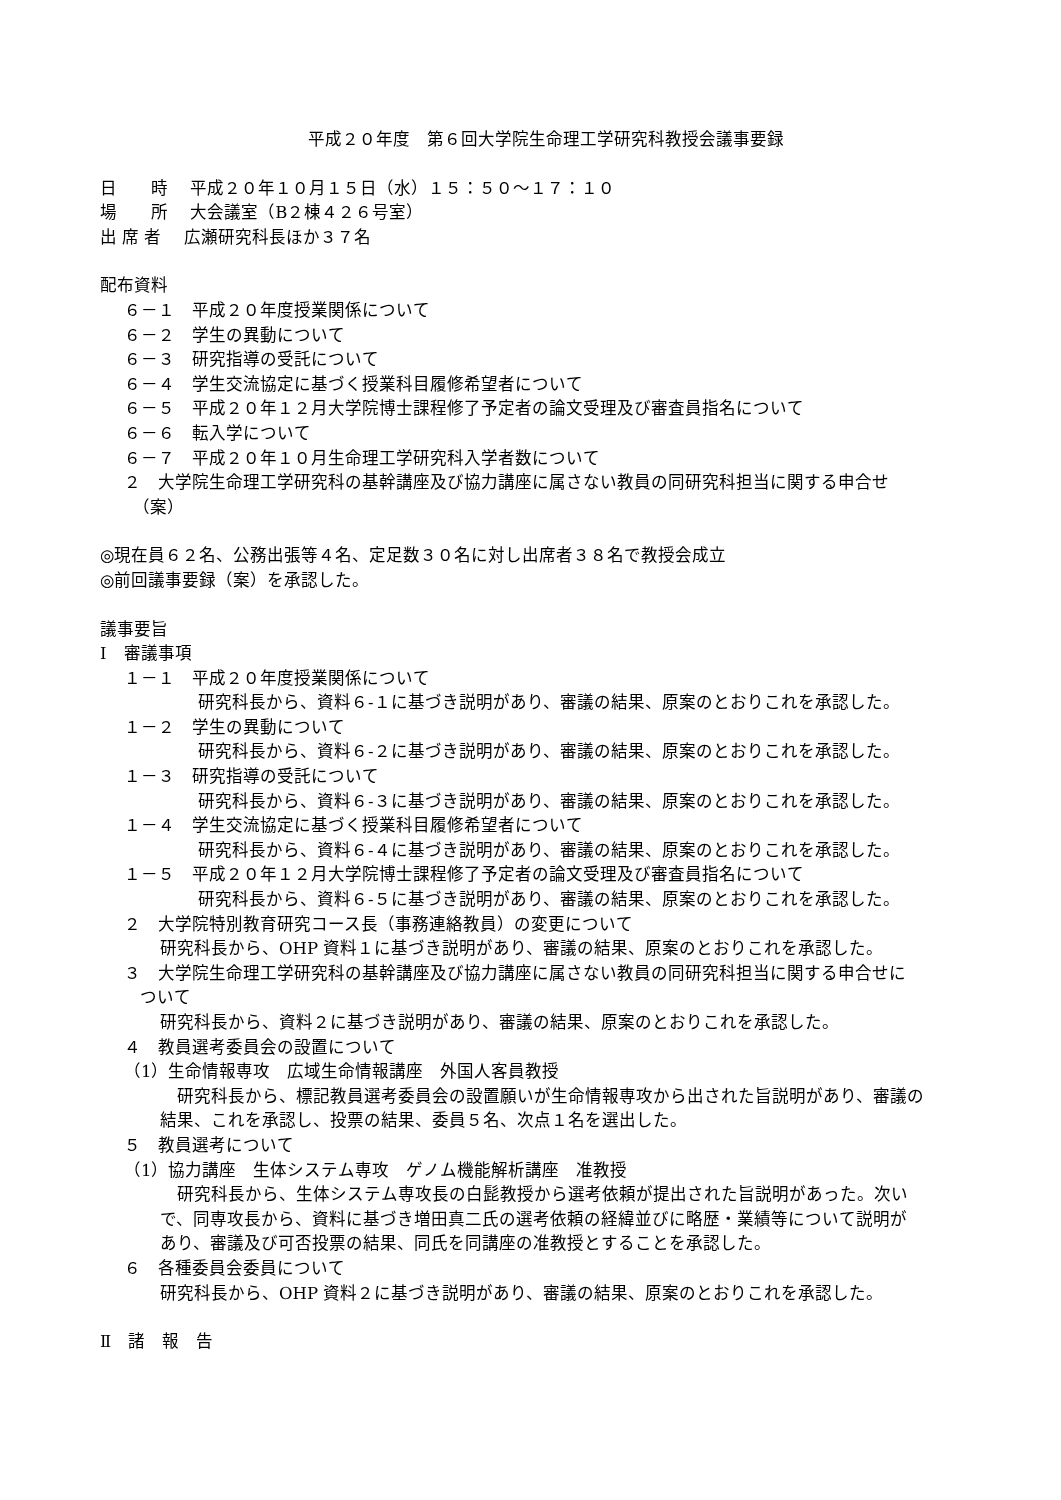平成２０年度　第６回大学院生命理工学研究科教授会議事要録
日　　時　 平成２０年１０月１５日（水）１５：５０～１７：１０
場　　所　 大会議室（B２棟４２６号室）
出 席 者　 広瀬研究科長ほか３７名
配布資料
６－１　平成２０年度授業関係について
６－２　学生の異動について
６－３　研究指導の受託について
６－４　学生交流協定に基づく授業科目履修希望者について
６－５　平成２０年１２月大学院博士課程修了予定者の論文受理及び審査員指名について
６－６　転入学について
６－７　平成２０年１０月生命理工学研究科入学者数について
２　大学院生命理工学研究科の基幹講座及び協力講座に属さない教員の同研究科担当に関する申合せ
　（案）
◎現在員６２名、公務出張等４名、定足数３０名に対し出席者３８名で教授会成立
◎前回議事要録（案）を承認した。
議事要旨
Ⅰ　審議事項
１－１　平成２０年度授業関係について
研究科長から、資料６-１に基づき説明があり、審議の結果、原案のとおりこれを承認した。
１－２　学生の異動について
研究科長から、資料６-２に基づき説明があり、審議の結果、原案のとおりこれを承認した。
１－３　研究指導の受託について
研究科長から、資料６-３に基づき説明があり、審議の結果、原案のとおりこれを承認した。
１－４　学生交流協定に基づく授業科目履修希望者について
研究科長から、資料６-４に基づき説明があり、審議の結果、原案のとおりこれを承認した。
１－５　平成２０年１２月大学院博士課程修了予定者の論文受理及び審査員指名について
研究科長から、資料６-５に基づき説明があり、審議の結果、原案のとおりこれを承認した。
２　大学院特別教育研究コース長（事務連絡教員）の変更について
研究科長から、OHP 資料１に基づき説明があり、審議の結果、原案のとおりこれを承認した。
３　大学院生命理工学研究科の基幹講座及び協力講座に属さない教員の同研究科担当に関する申合せに
ついて
研究科長から、資料２に基づき説明があり、審議の結果、原案のとおりこれを承認した。
４　教員選考委員会の設置について
（1）生命情報専攻　広域生命情報講座　外国人客員教授
　研究科長から、標記教員選考委員会の設置願いが生命情報専攻から出された旨説明があり、審議の
結果、これを承認し、投票の結果、委員５名、次点１名を選出した。
５　教員選考について
（1）協力講座　生体システム専攻　ゲノム機能解析講座　准教授
　研究科長から、生体システム専攻長の白髭教授から選考依頼が提出された旨説明があった。次い
で、同専攻長から、資料に基づき増田真二氏の選考依頼の経緯並びに略歴・業績等について説明が
あり、審議及び可否投票の結果、同氏を同講座の准教授とすることを承認した。
６　各種委員会委員について
研究科長から、OHP 資料２に基づき説明があり、審議の結果、原案のとおりこれを承認した。
Ⅱ　諸　報　告